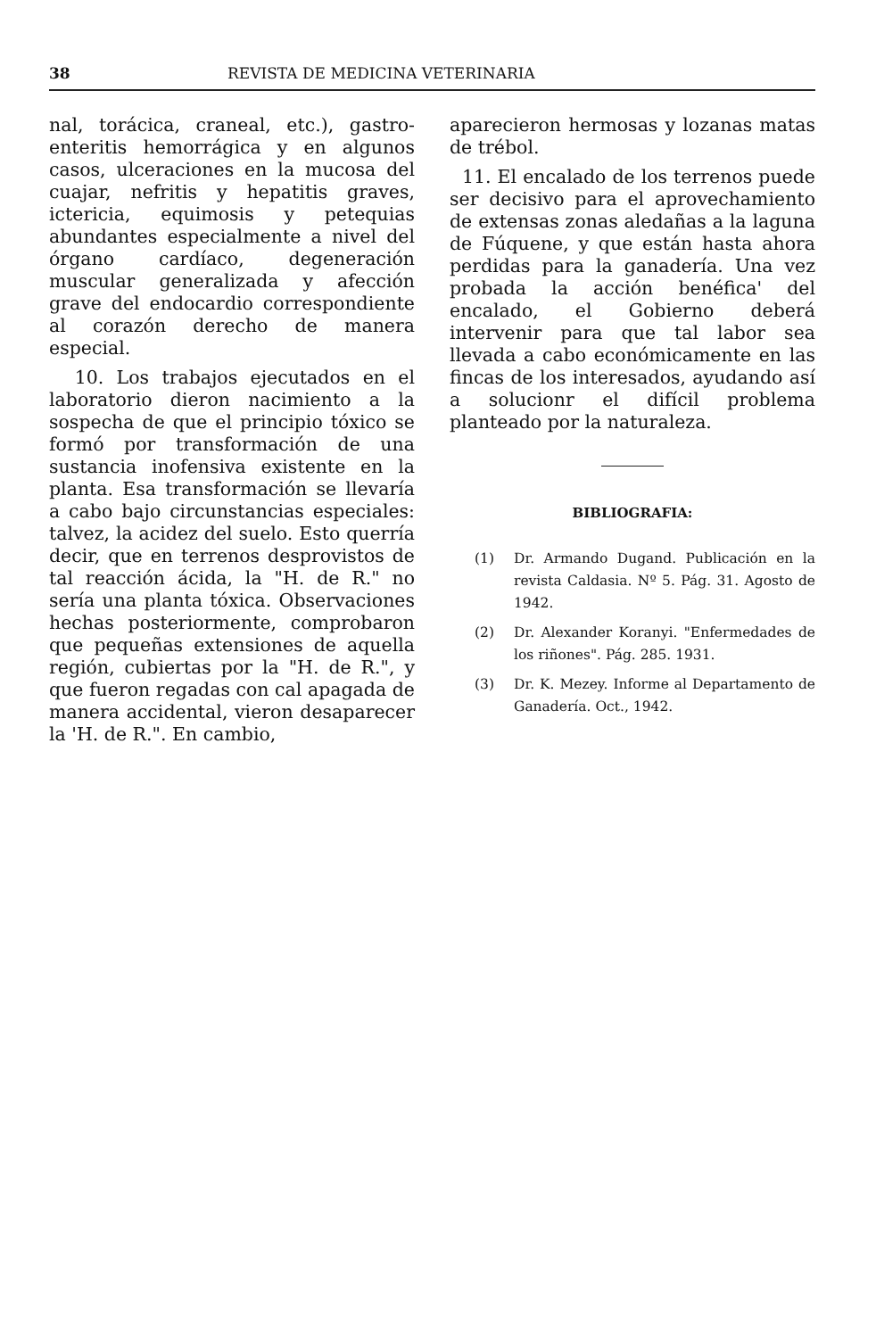38 REVISTA DE MEDICINA VETERINARIA
nal, torácica, craneal, etc.), gastro-enteritis hemorrágica y en algunos casos, ulceraciones en la mucosa del cuajar, nefritis y hepatitis graves, ictericia, equimosis y petequias abundantes especialmente a nivel del órgano cardíaco, degeneración muscular generalizada y afección grave del endocardio correspondiente al corazón derecho de manera especial.
10. Los trabajos ejecutados en el laboratorio dieron nacimiento a la sospecha de que el principio tóxico se formó por transformación de una sustancia inofensiva existente en la planta. Esa transformación se llevaría a cabo bajo circunstancias especiales: talvez, la acidez del suelo. Esto querría decir, que en terrenos desprovistos de tal reacción ácida, la "H. de R." no sería una planta tóxica. Observaciones hechas posteriormente, comprobaron que pequeñas extensiones de aquella región, cubiertas por la "H. de R.", y que fueron regadas con cal apagada de manera accidental, vieron desaparecer la 'H. de R.". En cambio,
aparecieron hermosas y lozanas matas de trébol.
11. El encalado de los terrenos puede ser decisivo para el aprovechamiento de extensas zonas aledañas a la laguna de Fúquene, y que están hasta ahora perdidas para la ganadería. Una vez probada la acción benéfica' del encalado, el Gobierno deberá intervenir para que tal labor sea llevada a cabo económicamente en las fincas de los interesados, ayudando así a solucionr el difícil problema planteado por la naturaleza.
BIBLIOGRAFIA:
(1) Dr. Armando Dugand. Publicación en la revista Caldasia. Nº 5. Pág. 31. Agosto de 1942.
(2) Dr. Alexander Koranyi. "Enfermedades de los riñones". Pág. 285. 1931.
(3) Dr. K. Mezey. Informe al Departamento de Ganadería. Oct., 1942.